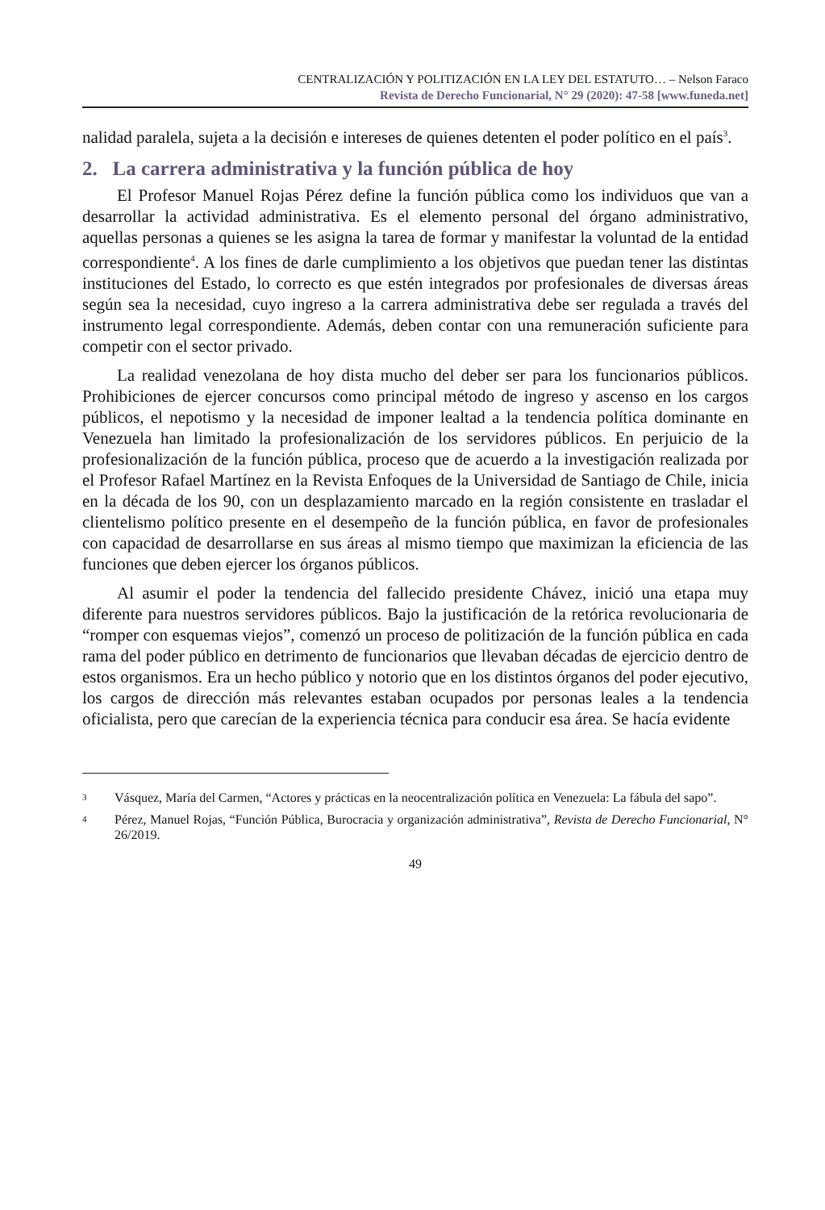CENTRALIZACIÓN Y POLITIZACIÓN EN LA LEY DEL ESTATUTO… – Nelson Faraco
Revista de Derecho Funcionarial, N° 29 (2020): 47-58 [www.funeda.net]
nalidad paralela, sujeta a la decisión e intereses de quienes detenten el poder político en el país<sup>3</sup>.
2. La carrera administrativa y la función pública de hoy
El Profesor Manuel Rojas Pérez define la función pública como los individuos que van a desarrollar la actividad administrativa. Es el elemento personal del órgano administrativo, aquellas personas a quienes se les asigna la tarea de formar y manifestar la voluntad de la entidad correspondiente<sup>4</sup>. A los fines de darle cumplimiento a los objetivos que puedan tener las distintas instituciones del Estado, lo correcto es que estén integrados por profesionales de diversas áreas según sea la necesidad, cuyo ingreso a la carrera administrativa debe ser regulada a través del instrumento legal correspondiente. Además, deben contar con una remuneración suficiente para competir con el sector privado.
La realidad venezolana de hoy dista mucho del deber ser para los funcionarios públicos. Prohibiciones de ejercer concursos como principal método de ingreso y ascenso en los cargos públicos, el nepotismo y la necesidad de imponer lealtad a la tendencia política dominante en Venezuela han limitado la profesionalización de los servidores públicos. En perjuicio de la profesionalización de la función pública, proceso que de acuerdo a la investigación realizada por el Profesor Rafael Martínez en la Revista Enfoques de la Universidad de Santiago de Chile, inicia en la década de los 90, con un desplazamiento marcado en la región consistente en trasladar el clientelismo político presente en el desempeño de la función pública, en favor de profesionales con capacidad de desarrollarse en sus áreas al mismo tiempo que maximizan la eficiencia de las funciones que deben ejercer los órganos públicos.
Al asumir el poder la tendencia del fallecido presidente Chávez, inició una etapa muy diferente para nuestros servidores públicos. Bajo la justificación de la retórica revolucionaria de “romper con esquemas viejos”, comenzó un proceso de politización de la función pública en cada rama del poder público en detrimento de funcionarios que llevaban décadas de ejercicio dentro de estos organismos. Era un hecho público y notorio que en los distintos órganos del poder ejecutivo, los cargos de dirección más relevantes estaban ocupados por personas leales a la tendencia oficialista, pero que carecían de la experiencia técnica para conducir esa área. Se hacía evidente
3 Vásquez, María del Carmen, “Actores y prácticas en la neocentralización política en Venezuela: La fábula del sapo”.
4 Pérez, Manuel Rojas, “Función Pública, Burocracia y organización administrativa”, Revista de Derecho Funcionarial, N° 26/2019.
49